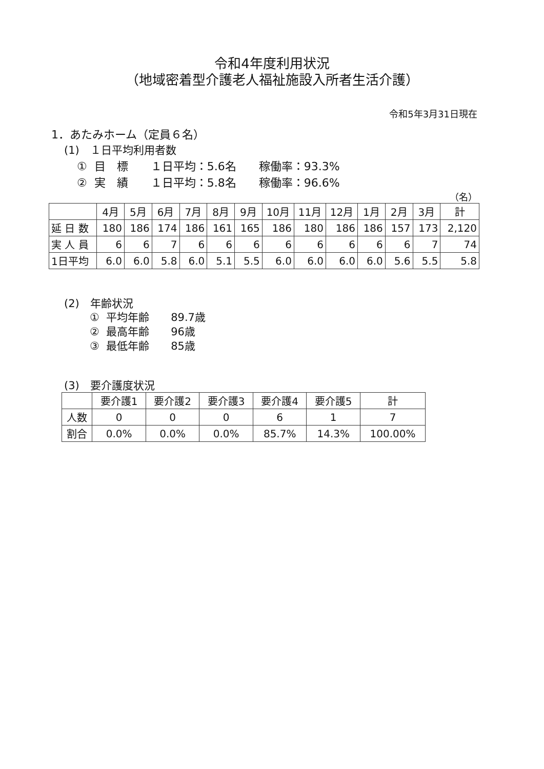令和4年度利用状況
（地域密着型介護老人福祉施設入所者生活介護）
令和5年3月31日現在
1．あたみホーム（定員６名）
(1)　１日平均利用者数
① 目　標　　１日平均：5.6名　　稼働率：93.3%
② 実　績　　１日平均：5.8名　　稼働率：96.6%
（名）
| | 4月 | 5月 | 6月 | 7月 | 8月 | 9月 | 10月 | 11月 | 12月 | 1月 | 2月 | 3月 | 計 |
| --- | --- | --- | --- | --- | --- | --- | --- | --- | --- | --- | --- | --- | --- |
| 延 日 数 | 180 | 186 | 174 | 186 | 161 | 165 | 186 | 180 | 186 | 186 | 157 | 173 | 2,120 |
| 実 人 員 | 6 | 6 | 7 | 6 | 6 | 6 | 6 | 6 | 6 | 6 | 6 | 7 | 74 |
| 1日平均 | 6.0 | 6.0 | 5.8 | 6.0 | 5.1 | 5.5 | 6.0 | 6.0 | 6.0 | 6.0 | 5.6 | 5.5 | 5.8 |
(2)　年齢状況
① 平均年齢　　89.7歳 ② 最高年齢　　96歳 ③ 最低年齢　　85歳
(3)　要介護度状況
| | 要介護1 | 要介護2 | 要介護3 | 要介護4 | 要介護5 | 計 |
| --- | --- | --- | --- | --- | --- | --- |
| 人数 | 0 | 0 | 0 | 6 | 1 | 7 |
| 割合 | 0.0% | 0.0% | 0.0% | 85.7% | 14.3% | 100.00% |